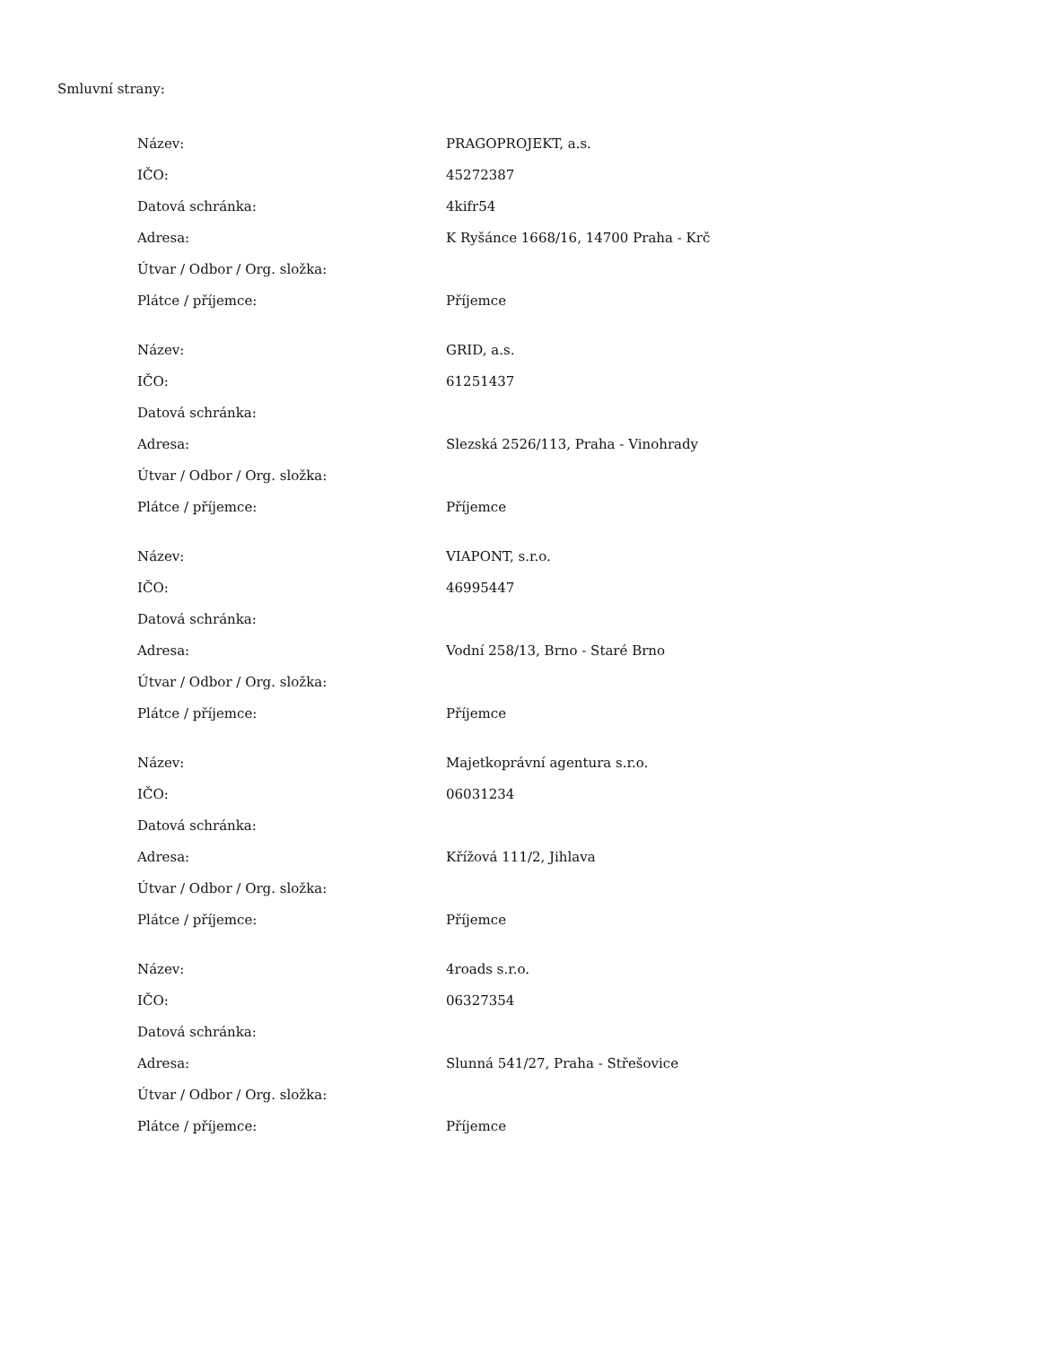Smluvní strany:
| Název: | PRAGOPROJEKT, a.s. |
| IČO: | 45272387 |
| Datová schránka: | 4kifr54 |
| Adresa: | K Ryšánce 1668/16, 14700 Praha - Krč |
| Útvar / Odbor / Org. složka: | |
| Plátce / příjemce: | Příjemce |
| Název: | GRID, a.s. |
| IČO: | 61251437 |
| Datová schránka: | |
| Adresa: | Slezská 2526/113, Praha - Vinohrady |
| Útvar / Odbor / Org. složka: | |
| Plátce / příjemce: | Příjemce |
| Název: | VIAPONT, s.r.o. |
| IČO: | 46995447 |
| Datová schránka: | |
| Adresa: | Vodní 258/13, Brno - Staré Brno |
| Útvar / Odbor / Org. složka: | |
| Plátce / příjemce: | Příjemce |
| Název: | Majetkoprávní agentura s.r.o. |
| IČO: | 06031234 |
| Datová schránka: | |
| Adresa: | Křížová 111/2, Jihlava |
| Útvar / Odbor / Org. složka: | |
| Plátce / příjemce: | Příjemce |
| Název: | 4roads s.r.o. |
| IČO: | 06327354 |
| Datová schránka: | |
| Adresa: | Slunná 541/27, Praha - Střešovice |
| Útvar / Odbor / Org. složka: | |
| Plátce / příjemce: | Příjemce |